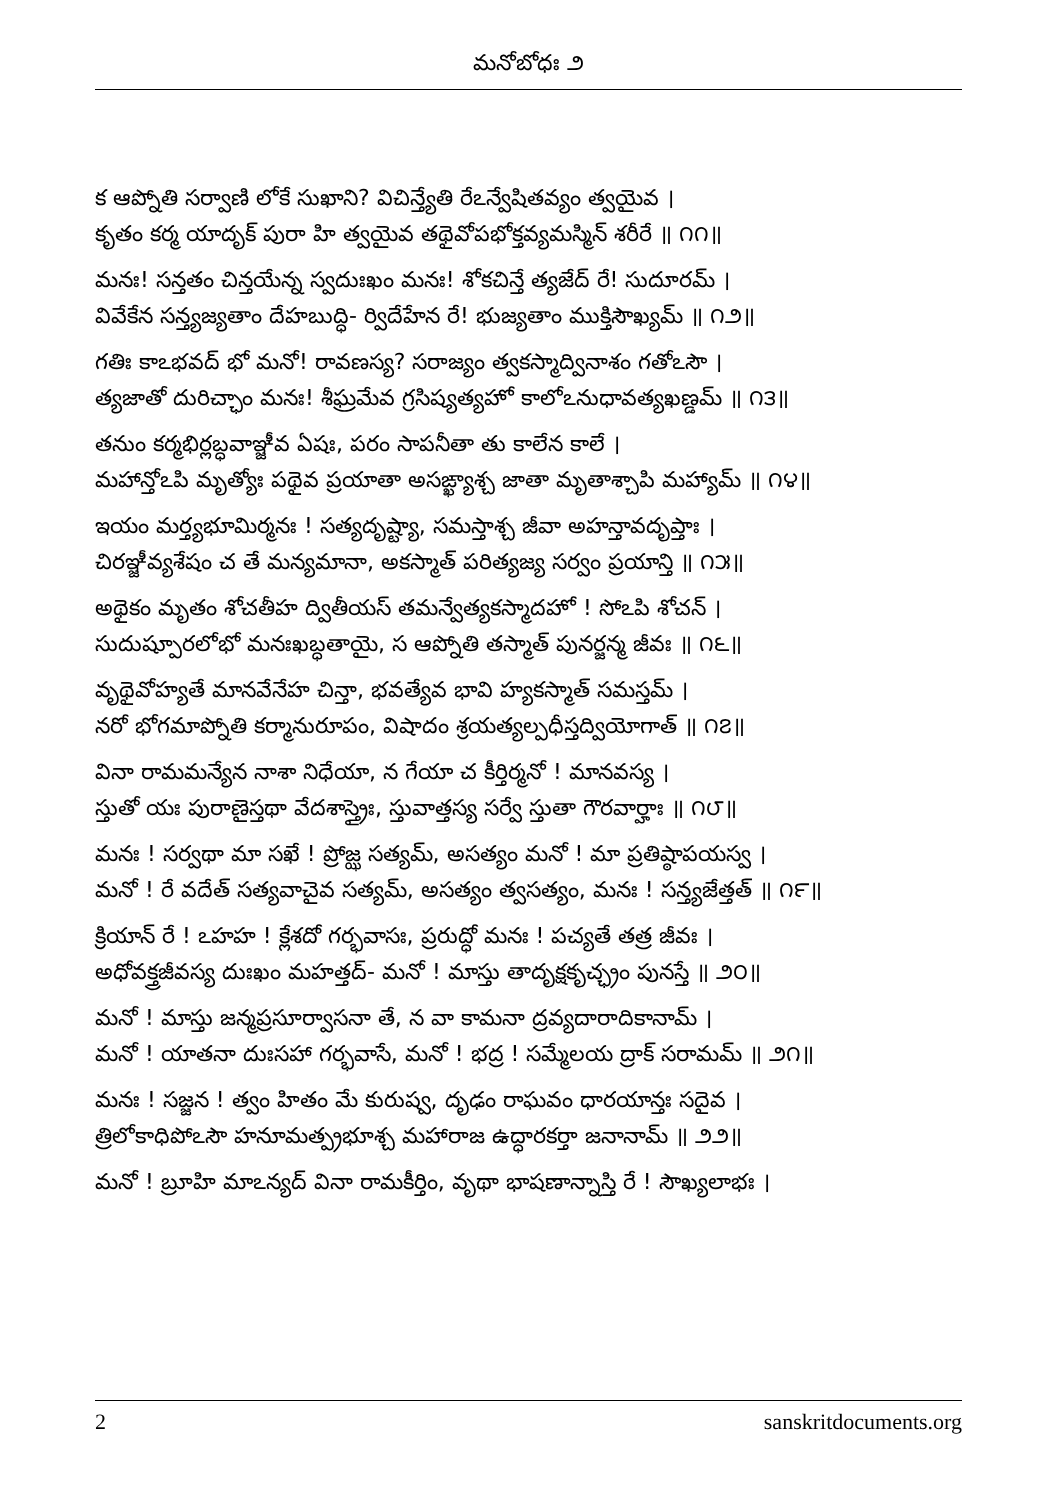మనోబోధః ౨
క ఆప్నోతి సర్వాణి లోకే సుఖాని? విచిన్త్యేతి రేఽన్వేషితవ్యం త్వయైవ ।
కృతం కర్మ యాదృక్ పురా హి త్వయైవ తథైవోపభోక్తవ్యమస్మిన్ శరీరే ॥ ౧౧॥
మనః! సన్తతం చిన్తయేన్న స్వదుఃఖం మనః! శోకచిన్తే త్యజేద్ రే! సుదూరమ్ ।
వివేకేన సన్త్యజ్యతాం దేహబుద్ధి- ర్విదేహేన రే! భుజ్యతాం ముక్తిసౌఖ్యమ్ ॥ ౧౨॥
గతిః కాఽభవద్ భో మనో! రావణస్య? సరాజ్యం త్వకస్మాద్వినాశం గతోఽసౌ ।
త్యజాతో దురిచ్ఛాం మనః! శీఘ్రమేవ గ్రసిష్యత్యహో కాలోఽనుధావత్యఖణ్డమ్ ॥ ౧౩॥
తనుం కర్మభిర్లబ్ధవాఞ్జీవ ఏషః, పరం సాపనీతా తు కాలేన కాలే ।
మహాన్తోఽపి మృత్యోః పథైవ ప్రయాతా అసఙ్ఖ్యాశ్చ జాతా మృతాశ్చాపి మహ్యామ్ ॥ ౧౪॥
ఇయం మర్త్యభూమిర్మనః ! సత్యదృష్ట్యా, సమస్తాశ్చ జీవా అహన్తావదృప్తాః ।
చిరఞ్జీవ్యశేషం చ తే మన్యమానా, అకస్మాత్ పరిత్యజ్య సర్వం ప్రయాన్తి ॥ ౧౫॥
అథైకం మృతం శోచతీహ ద్వితీయస్ తమన్వేత్యకస్మాదహో ! సోఽపి శోచన్ ।
సుదుష్పూరలోభో మనఃఖబ్ధతాయై, స ఆప్నోతి తస్మాత్ పునర్జన్మ జీవః ॥ ౧౬॥
వృథైవోహ్యతే మానవేనేహ చిన్తా, భవత్యేవ భావి హ్యకస్మాత్ సమస్తమ్ ।
నరో భోగమాప్నోతి కర్మానురూపం, విషాదం శ్రయత్యల్పధీస్తద్వియోగాత్ ॥ ౧౭॥
వినా రామమన్యేన నాశా నిధేయా, న గేయా చ కీర్తిర్మనో ! మానవస్య ।
స్తుతో యః పురాణైస్తథా వేదశాస్త్రైః, స్తువాత్తస్య సర్వే స్తుతా గౌరవార్హాః ॥ ౧౮॥
మనః ! సర్వథా మా సఖే ! ప్రోజ్ఝ సత్యమ్, అసత్యం మనో ! మా ప్రతిష్ఠాపయస్వ ।
మనో ! రే వదేత్ సత్యవాచైవ సత్యమ్, అసత్యం త్వసత్యం, మనః ! సన్త్యజేత్తత్ ॥ ౧౯॥
క్రియాన్ రే ! ఽహహ ! క్లేశదో గర్భవాసః, ప్రరుద్ధో మనః ! పచ్యతే తత్ర జీవః ।
అధోవక్త్రజీవస్య దుఃఖం మహత్తద్- మనో ! మాస్తు తాదృక్షకృచ్ఛ్రం పునస్తే ॥ ౨౦॥
మనో ! మాస్తు జన్మప్రసూర్వాసనా తే, న వా కామనా ద్రవ్యదారాదికానామ్ ।
మనో ! యాతనా దుఃసహా గర్భవాసే, మనో ! భద్ర ! సమ్మేలయ ద్రాక్ సరామమ్ ॥ ౨౧॥
మనః ! సజ్జన ! త్వం హితం మే కురుష్వ, దృఢం రాఘవం ధారయాన్తః సదైవ ।
త్రిలోకాధిపోఽసౌ హనూమత్ప్రభూశ్చ మహారాజ ఉద్ధారకర్తా జనానామ్ ॥ ౨౨॥
మనో ! బ్రూహి మాఽన్యద్ వినా రామకీర్తిం, వృథా భాషణాన్నాస్తి రే ! సౌఖ్యలాభః ।
2 sanskritdocuments.org